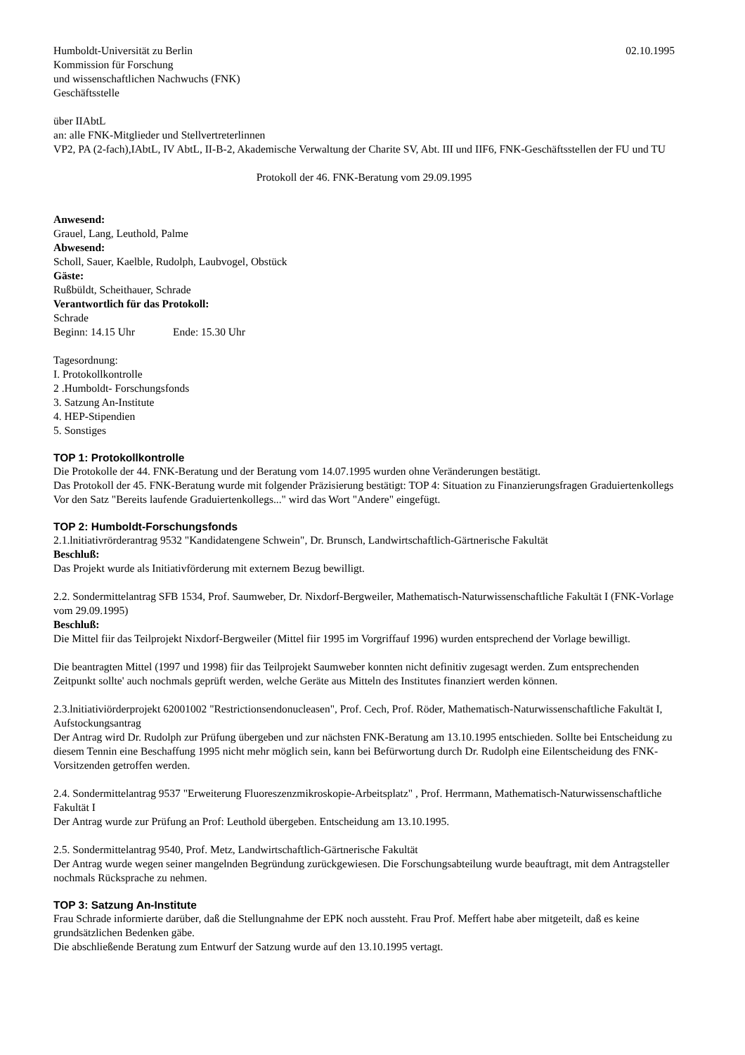Humboldt-Universität zu Berlin 02.10.1995
Kommission für Forschung
und wissenschaftlichen Nachwuchs (FNK)
Geschäftsstelle
über IIAbtL
an: alle FNK-Mitglieder und Stellvertreterlinnen
VP2, PA (2-fach),IAbtL, IV AbtL, II-B-2, Akademische Verwaltung der Charite SV, Abt. III und IIF6, FNK-Geschäftsstellen der FU und TU
Protokoll der 46. FNK-Beratung vom 29.09.1995
Anwesend:
Grauel, Lang, Leuthold, Palme
Abwesend:
Scholl, Sauer, Kaelble, Rudolph, Laubvogel, Obstück
Gäste:
Rußbüldt, Scheithauer, Schrade
Verantwortlich für das Protokoll:
Schrade
Beginn: 14.15 Uhr Ende: 15.30 Uhr
Tagesordnung:
I. Protokollkontrolle
2 .Humboldt- Forschungsfonds
3. Satzung An-Institute
4. HEP-Stipendien
5. Sonstiges
TOP 1: Protokollkontrolle
Die Protokolle der 44. FNK-Beratung und der Beratung vom 14.07.1995 wurden ohne Veränderungen bestätigt.
Das Protokoll der 45. FNK-Beratung wurde mit folgender Präzisierung bestätigt: TOP 4: Situation zu Finanzierungsfragen Graduiertenkollegs
Vor den Satz "Bereits laufende Graduiertenkollegs..." wird das Wort "Andere" eingefügt.
TOP 2: Humboldt-Forschungsfonds
2.1.lnitiativrörderantrag 9532 "Kandidatengene Schwein", Dr. Brunsch, Landwirtschaftlich-Gärtnerische Fakultät
Beschluß:
Das Projekt wurde als Initiativförderung mit externem Bezug bewilligt.
2.2. Sondermittelantrag SFB 1534, Prof. Saumweber, Dr. Nixdorf-Bergweiler, Mathematisch-Naturwissenschaftliche Fakultät I (FNK-Vorlage vom 29.09.1995)
Beschluß:
Die Mittel fiir das Teilprojekt Nixdorf-Bergweiler (Mittel fiir 1995 im Vorgriffauf 1996) wurden entsprechend der Vorlage bewilligt.
Die beantragten Mittel (1997 und 1998) fiir das Teilprojekt Saumweber konnten nicht definitiv zugesagt werden. Zum entsprechenden Zeitpunkt sollte' auch nochmals geprüft werden, welche Geräte aus Mitteln des Institutes finanziert werden können.
2.3.lnitiativiörderprojekt 62001002 "Restrictionsendonucleasen", Prof. Cech, Prof. Röder, Mathematisch-Naturwissenschaftliche Fakultät I, Aufstockungsantrag
Der Antrag wird Dr. Rudolph zur Prüfung übergeben und zur nächsten FNK-Beratung am 13.10.1995 entschieden. Sollte bei Entscheidung zu diesem Tennin eine Beschaffung 1995 nicht mehr möglich sein, kann bei Befürwortung durch Dr. Rudolph eine Eilentscheidung des FNK-Vorsitzenden getroffen werden.
2.4. Sondermittelantrag 9537 "Erweiterung Fluoreszenzmikroskopie-Arbeitsplatz" , Prof. Herrmann, Mathematisch-Naturwissenschaftliche Fakultät I
Der Antrag wurde zur Prüfung an Prof: Leuthold übergeben. Entscheidung am 13.10.1995.
2.5. Sondermittelantrag 9540, Prof. Metz, Landwirtschaftlich-Gärtnerische Fakultät
Der Antrag wurde wegen seiner mangelnden Begründung zurückgewiesen. Die Forschungsabteilung wurde beauftragt, mit dem Antragsteller nochmals Rücksprache zu nehmen.
TOP 3: Satzung An-Institute
Frau Schrade informierte darüber, daß die Stellungnahme der EPK noch aussteht. Frau Prof. Meffert habe aber mitgeteilt, daß es keine grundsätzlichen Bedenken gäbe.
Die abschließende Beratung zum Entwurf der Satzung wurde auf den 13.10.1995 vertagt.